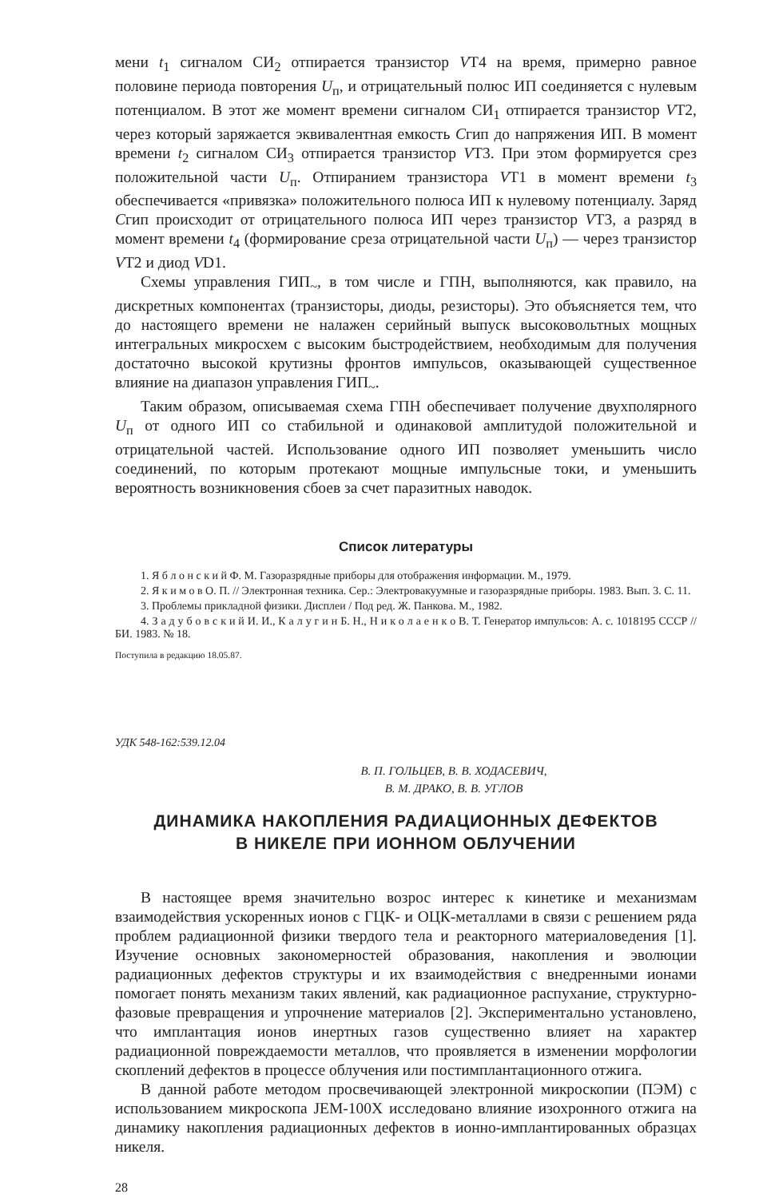мени t<sub>1</sub> сигналом СИ<sub>2</sub> отпирается транзистор VT4 на время, примерно равное половине периода повторения U<sub>п</sub>, и отрицательный полюс ИП соединяется с нулевым потенциалом. В этот же момент времени сигналом СИ<sub>1</sub> отпирается транзистор VT2, через который заряжается эквивалентная емкость Сгип до напряжения ИП. В момент времени t<sub>2</sub> сигналом СИ<sub>3</sub> отпирается транзистор VT3. При этом формируется срез положительной части U<sub>п</sub>. Отпиранием транзистора VT1 в момент времени t<sub>3</sub> обеспечивается «привязка» положительного полюса ИП к нулевому потенциалу. Заряд Сгип происходит от отрицательного полюса ИП через транзистор VT3, а разряд в момент времени t<sub>4</sub> (формирование среза отрицательной части U<sub>п</sub>) — через транзистор VT2 и диод VD1.
Схемы управления ГИП<sub>~</sub>, в том числе и ГПН, выполняются, как правило, на дискретных компонентах (транзисторы, диоды, резисторы). Это объясняется тем, что до настоящего времени не налажен серийный выпуск высоковольтных мощных интегральных микросхем с высоким быстродействием, необходимым для получения достаточно высокой крутизны фронтов импульсов, оказывающей существенное влияние на диапазон управления ГИП<sub>~</sub>.
Таким образом, описываемая схема ГПН обеспечивает получение двухполярного U<sub>п</sub> от одного ИП со стабильной и одинаковой амплитудой положительной и отрицательной частей. Использование одного ИП позволяет уменьшить число соединений, по которым протекают мощные импульсные токи, и уменьшить вероятность возникновения сбоев за счет паразитных наводок.
Список литературы
1. Я б л о н с к и й Ф. М. Газоразрядные приборы для отображения информации. М., 1979.
2. Я к и м о в О. П. // Электронная техника. Сер.: Электровакуумные и газоразрядные приборы. 1983. Вып. 3. С. 11.
3. Проблемы прикладной физики. Дисплеи / Под ред. Ж. Панкова. М., 1982.
4. З а д у б о в с к и й И. И., К а л у г и н Б. Н., Н и к о л а е н к о В. Т. Генератор импульсов: А. с. 1018195 СССР // БИ. 1983. № 18.
Поступила в редакцию 18.05.87.
УДК 548-162:539.12.04
В. П. ГОЛЬЦЕВ, В. В. ХОДАСЕВИЧ,
В. М. ДРАКО, В. В. УГЛОВ
ДИНАМИКА НАКОПЛЕНИЯ РАДИАЦИОННЫХ ДЕФЕКТОВ
В НИКЕЛЕ ПРИ ИОННОМ ОБЛУЧЕНИИ
В настоящее время значительно возрос интерес к кинетике и механизмам взаимодействия ускоренных ионов с ГЦК- и ОЦК-металлами в связи с решением ряда проблем радиационной физики твердого тела и реакторного материаловедения [1]. Изучение основных закономерностей образования, накопления и эволюции радиационных дефектов структуры и их взаимодействия с внедренными ионами помогает понять механизм таких явлений, как радиационное распухание, структурно-фазовые превращения и упрочнение материалов [2]. Экспериментально установлено, что имплантация ионов инертных газов существенно влияет на характер радиационной повреждаемости металлов, что проявляется в изменении морфологии скоплений дефектов в процессе облучения или постимплантационного отжига.
В данной работе методом просвечивающей электронной микроскопии (ПЭМ) с использованием микроскопа JEM-100X исследовано влияние изохронного отжига на динамику накопления радиационных дефектов в ионно-имплантированных образцах никеля.
28